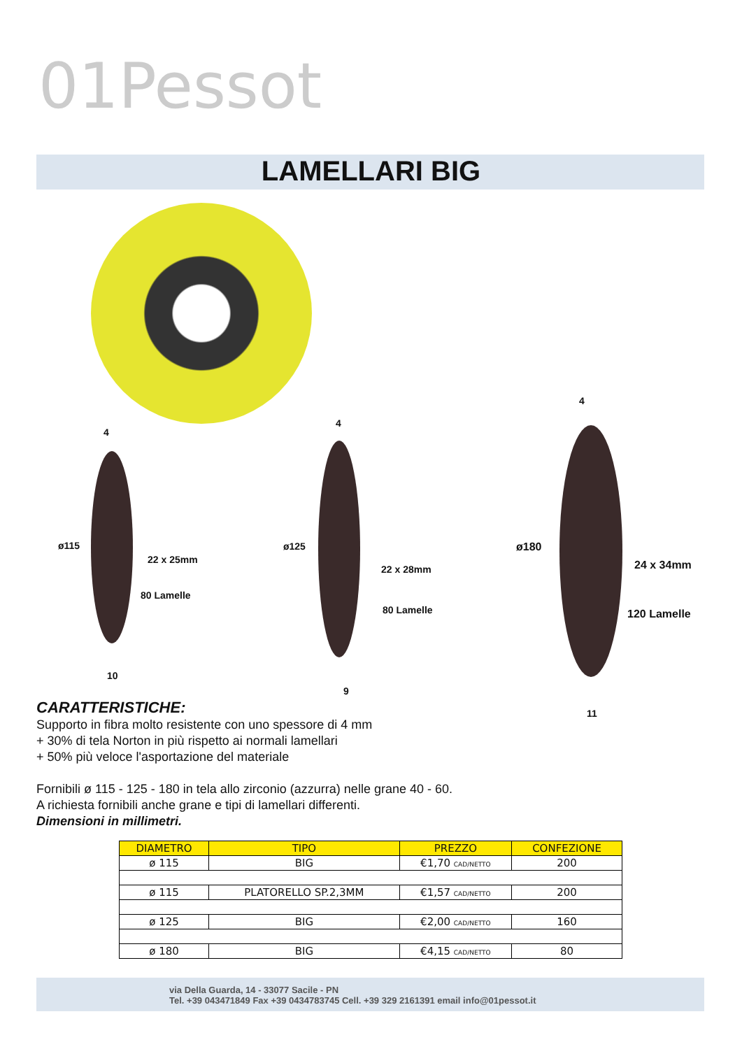01Pessot
LAMELLARI BIG
ø115
4
22 x 25mm
80 Lamelle
10
ø125
4
22 x 28mm
80 Lamelle
9
ø180
4
24 x 34mm
120 Lamelle
11
CARATTERISTICHE:
Supporto in fibra molto resistente con uno spessore di 4 mm
+ 30% di tela Norton in più rispetto ai normali lamellari
+ 50% più veloce l'asportazione del materiale
Fornibili ø 115 - 125 - 180 in tela allo zirconio (azzurra) nelle grane 40 - 60.
A richiesta fornibili anche grane e tipi di lamellari differenti.
Dimensioni in millimetri.
| DIAMETRO | TIPO | PREZZO | CONFEZIONE |
| --- | --- | --- | --- |
| ø 115 | BIG | €1,70 CAD/NETTO | 200 |
| ø 115 | PLATORELLO SP.2,3MM | €1,57 CAD/NETTO | 200 |
| ø 125 | BIG | €2,00 CAD/NETTO | 160 |
| ø 180 | BIG | €4,15 CAD/NETTO | 80 |
via Della Guarda, 14 - 33077 Sacile - PN
Tel. +39 043471849 Fax +39 0434783745 Cell. +39 329 2161391 email info@01pessot.it